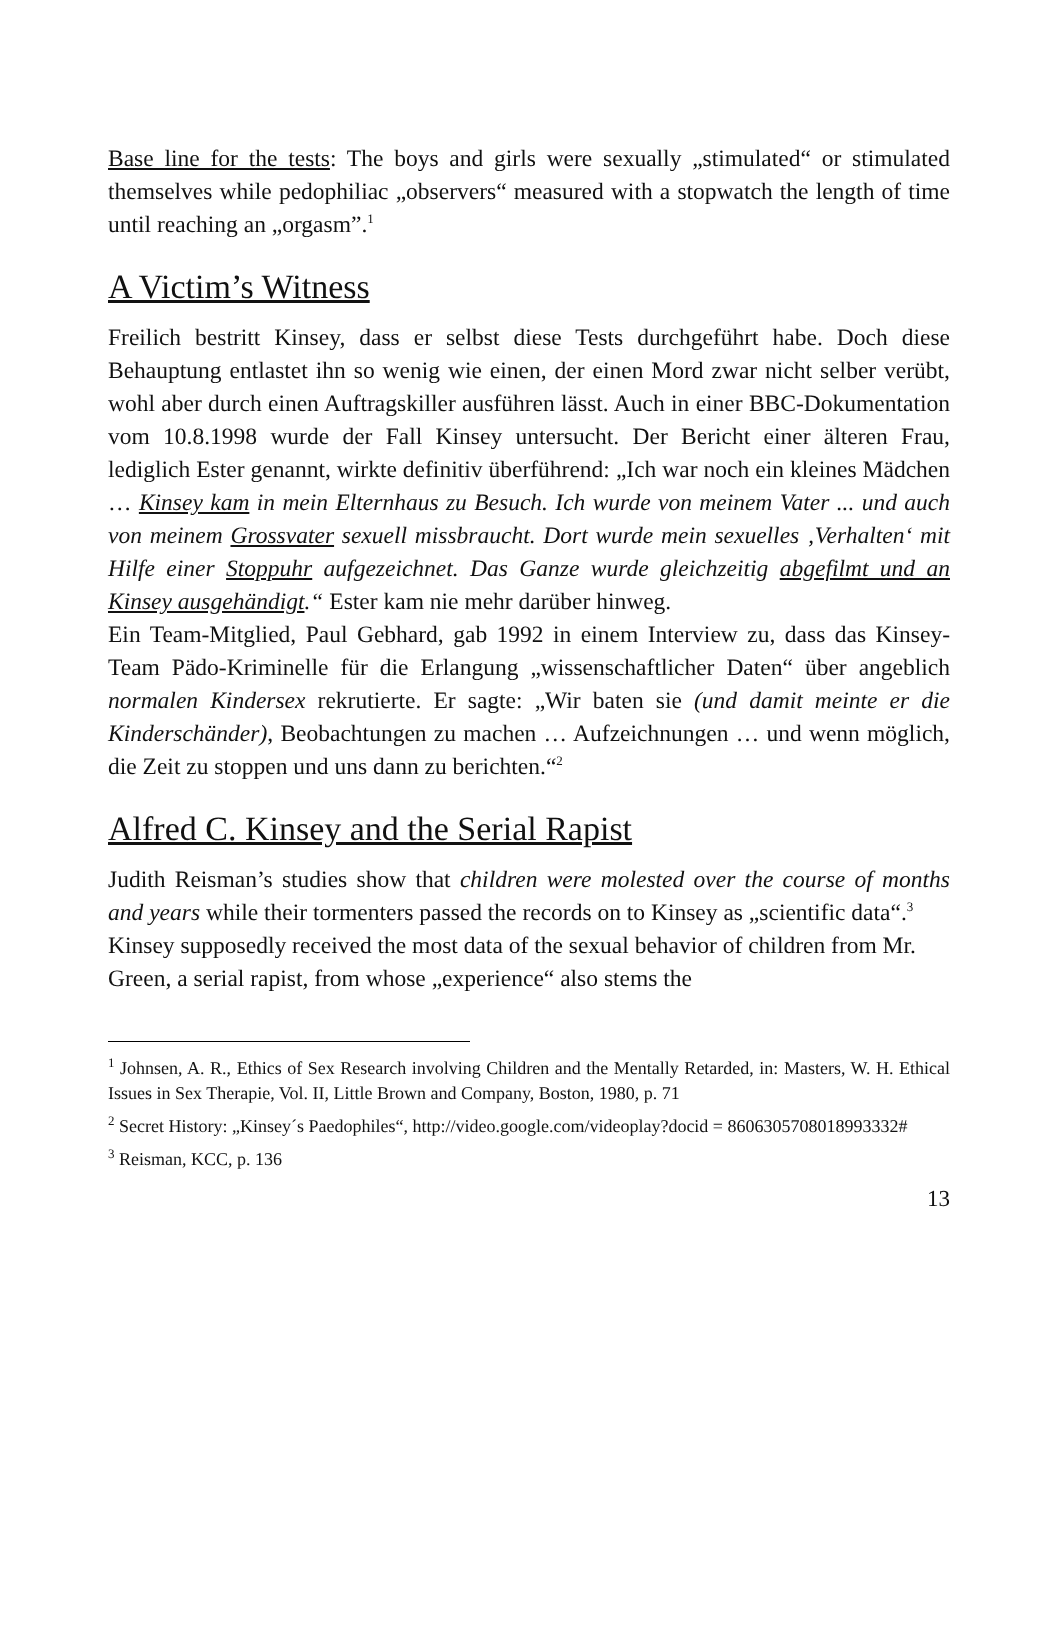Base line for the tests: The boys and girls were sexually „stimulated“ or stimulated themselves while pedophiliac „observers“ measured with a stopwatch the length of time until reaching an „orgasm”.<sup>1</sup>
A Victim’s Witness
Freilich bestritt Kinsey, dass er selbst diese Tests durchgeführt habe. Doch diese Behauptung entlastet ihn so wenig wie einen, der einen Mord zwar nicht selber verübt, wohl aber durch einen Auftragskiller ausführen lässt. Auch in einer BBC-Dokumentation vom 10.8.1998 wurde der Fall Kinsey untersucht. Der Bericht einer älteren Frau, lediglich Ester genannt, wirkte definitiv überführend: „Ich war noch ein kleines Mädchen … Kinsey kam in mein Elternhaus zu Besuch. Ich wurde von meinem Vater ... und auch von meinem Grossvater sexuell missbraucht. Dort wurde mein sexuelles ‚Verhalten‘ mit Hilfe einer Stoppuhr aufgezeichnet. Das Ganze wurde gleichzeitig abgefilmt und an Kinsey ausgehändigt.“ Ester kam nie mehr darüber hinweg.
Ein Team-Mitglied, Paul Gebhard, gab 1992 in einem Interview zu, dass das Kinsey-Team Pädo-Kriminelle für die Erlangung „wissenschaftlicher Daten“ über angeblich normalen Kindersex rekrutierte. Er sagte: „Wir baten sie (und damit meinte er die Kinderschänder), Beobachtungen zu machen … Aufzeichnungen … und wenn möglich, die Zeit zu stoppen und uns dann zu berichten.“<sup>2</sup>
Alfred C. Kinsey and the Serial Rapist
Judith Reisman’s studies show that children were molested over the course of months and years while their tormenters passed the records on to Kinsey as „scientific data“.<sup>3</sup>
Kinsey supposedly received the most data of the sexual behavior of children from Mr. Green, a serial rapist, from whose „experience“ also stems the
<sup>1</sup> Johnsen, A. R., Ethics of Sex Research involving Children and the Mentally Retarded, in: Masters, W. H. Ethical Issues in Sex Therapie, Vol. II, Little Brown and Company, Boston, 1980, p. 71
<sup>2</sup> Secret History: „Kinsey´s Paedophiles“, http://video.google.com/videoplay?docid = 8606305708018993332#
<sup>3</sup> Reisman, KCC, p. 136
13